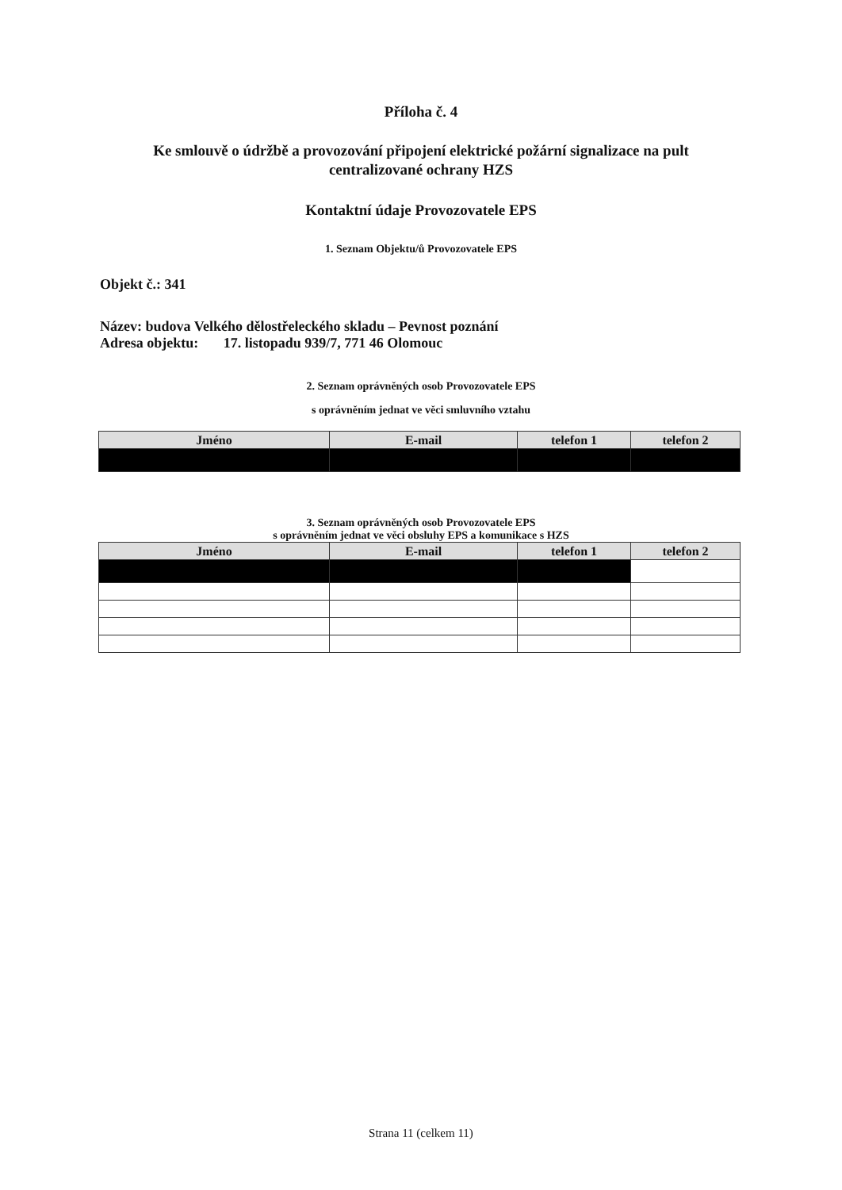Příloha č. 4
Ke smlouvě o údržbě a provozování připojení elektrické požární signalizace na pult
centralizované ochrany HZS
Kontaktní údaje Provozovatele EPS
1. Seznam Objektu/ů Provozovatele EPS
Objekt č.: 341
Název: budova Velkého dělostřeleckého skladu – Pevnost poznání
Adresa objektu: 17. listopadu 939/7, 771 46 Olomouc
2. Seznam oprávněných osob Provozovatele EPS
s oprávněním jednat ve věci smluvního vztahu
| Jméno | E-mail | telefon 1 | telefon 2 |
| --- | --- | --- | --- |
3. Seznam oprávněných osob Provozovatele EPS
s oprávněním jednat ve věci obsluhy EPS a komunikace s HZS
| Jméno | E-mail | telefon 1 | telefon 2 |
| --- | --- | --- | --- |
Strana 11 (celkem 11)